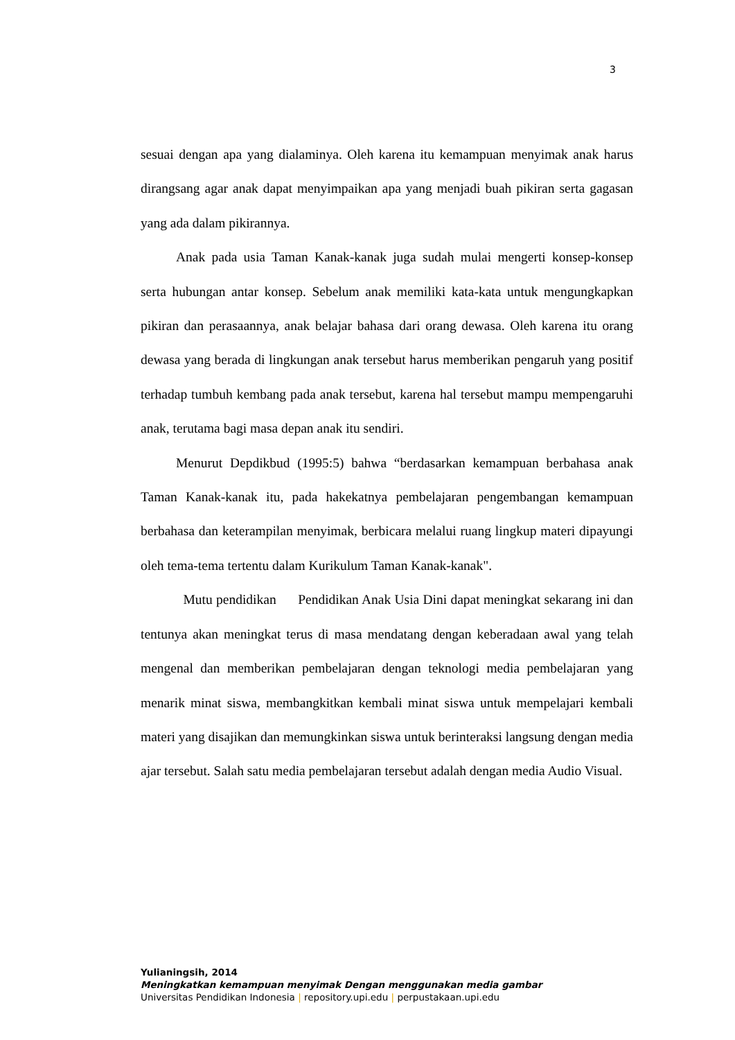3
sesuai dengan apa yang dialaminya. Oleh karena itu kemampuan menyimak anak harus dirangsang agar anak dapat menyimpaikan apa yang menjadi buah pikiran serta gagasan yang ada dalam pikirannya.
Anak pada usia Taman Kanak-kanak juga sudah mulai mengerti konsep-konsep serta hubungan antar konsep. Sebelum anak memiliki kata-kata untuk mengungkapkan pikiran dan perasaannya, anak belajar bahasa dari orang dewasa. Oleh karena itu orang dewasa yang berada di lingkungan anak tersebut harus memberikan pengaruh yang positif terhadap tumbuh kembang pada anak tersebut, karena hal tersebut mampu mempengaruhi anak, terutama bagi masa depan anak itu sendiri.
Menurut Depdikbud (1995:5) bahwa “berdasarkan kemampuan berbahasa anak Taman Kanak-kanak itu, pada hakekatnya pembelajaran pengembangan kemampuan berbahasa dan keterampilan menyimak, berbicara melalui ruang lingkup materi dipayungi oleh tema-tema tertentu dalam Kurikulum Taman Kanak-kanak".
Mutu pendidikan Pendidikan Anak Usia Dini dapat meningkat sekarang ini dan tentunya akan meningkat terus di masa mendatang dengan keberadaan awal yang telah mengenal dan memberikan pembelajaran dengan teknologi media pembelajaran yang menarik minat siswa, membangkitkan kembali minat siswa untuk mempelajari kembali materi yang disajikan dan memungkinkan siswa untuk berinteraksi langsung dengan media ajar tersebut. Salah satu media pembelajaran tersebut adalah dengan media Audio Visual.
Yulianingsih, 2014
Meningkatkan kemampuan menyimak Dengan menggunakan media gambar
Universitas Pendidikan Indonesia | repository.upi.edu | perpustakaan.upi.edu